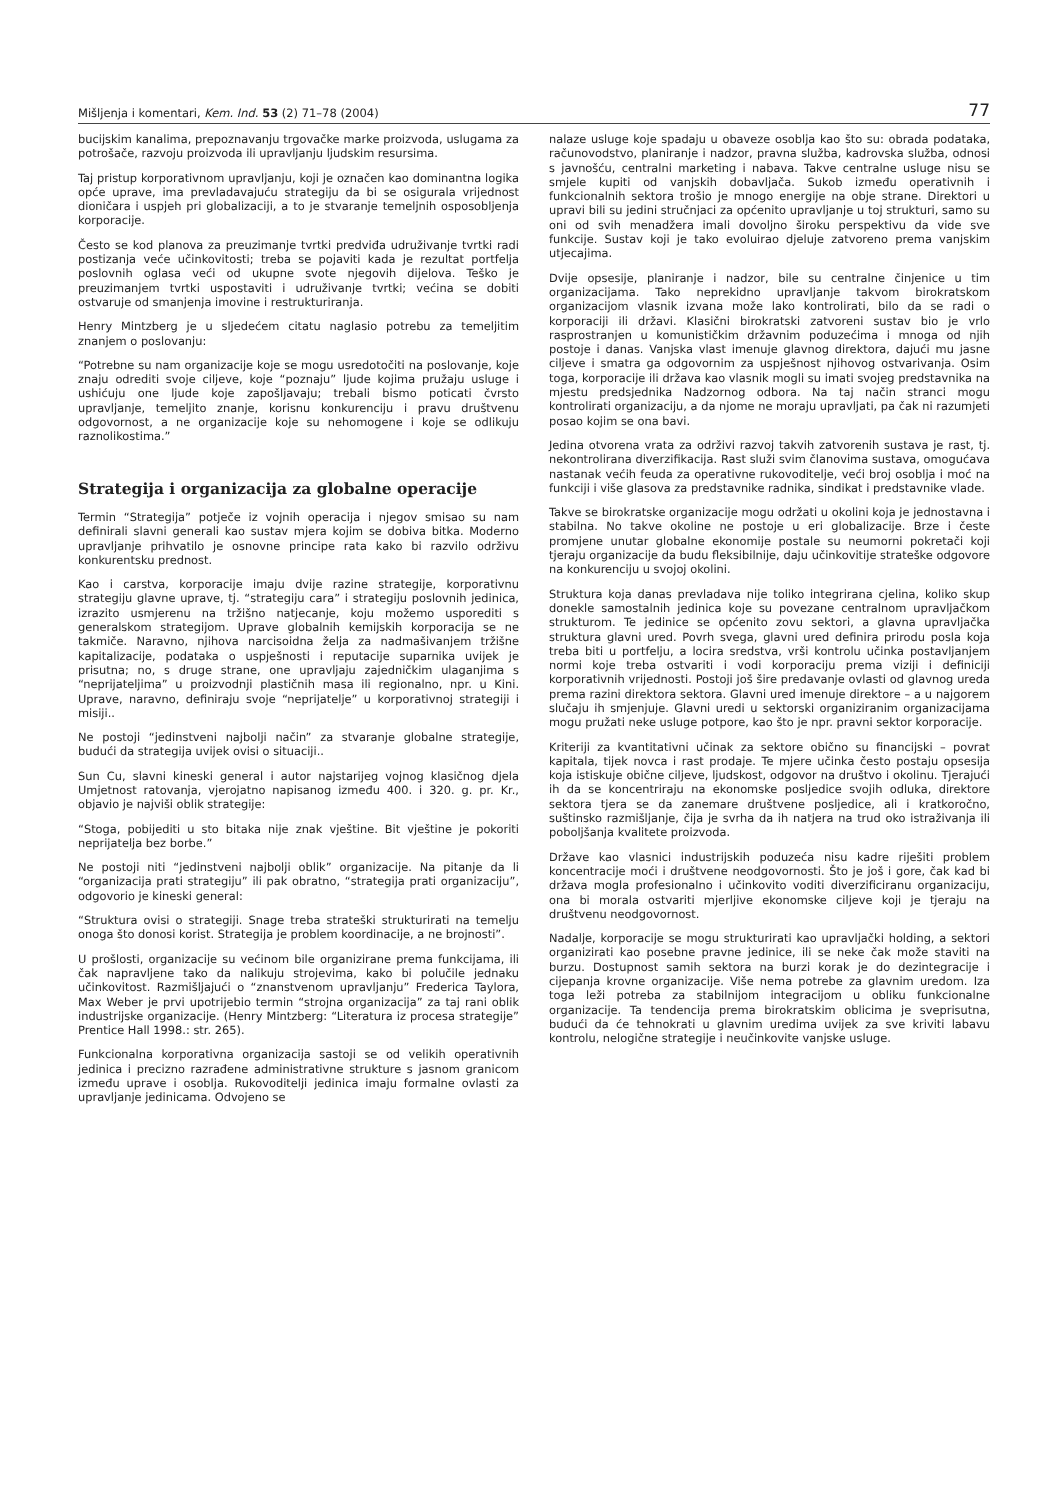Mišljenja i komentari, Kem. Ind. 53 (2) 71–78 (2004) 77
bucijskim kanalima, prepoznavanju trgovačke marke proizvoda, uslugama za potrošače, razvoju proizvoda ili upravljanju ljudskim resursima.
Taj pristup korporativnom upravljanju, koji je označen kao dominantna logika opće uprave, ima prevladavajuću strategiju da bi se osigurala vrijednost dioničara i uspjeh pri globalizaciji, a to je stvaranje temeljnih osposobljenja korporacije.
Često se kod planova za preuzimanje tvrtki predviđa udruživanje tvrtki radi postizanja veće učinkovitosti; treba se pojaviti kada je rezultat portfelja poslovnih oglasa veći od ukupne svote njegovih dijelova. Teško je preuzimanjem tvrtki uspostaviti i udruživanje tvrtki; većina se dobiti ostvaruje od smanjenja imovine i restrukturiranja.
Henry Mintzberg je u sljedećem citatu naglasio potrebu za temeljitim znanjem o poslovanju:
“Potrebne su nam organizacije koje se mogu usredotočiti na poslovanje, koje znaju odrediti svoje ciljeve, koje “poznaju” ljude kojima pružaju usluge i ushićuju one ljude koje zapošljavaju; trebali bismo poticati čvrsto upravljanje, temeljito znanje, korisnu konkurenciju i pravu društvenu odgovornost, a ne organizacije koje su nehomogene i koje se odlikuju raznolikostima.”
Strategija i organizacija za globalne operacije
Termin “Strategija” potječe iz vojnih operacija i njegov smisao su nam definirali slavni generali kao sustav mjera kojim se dobiva bitka. Moderno upravljanje prihvatilo je osnovne principe rata kako bi razvilo održivu konkurentsku prednost.
Kao i carstva, korporacije imaju dvije razine strategije, korporativnu strategiju glavne uprave, tj. “strategiju cara” i strategiju poslovnih jedinica, izrazito usmjerenu na tržišno natjecanje, koju možemo usporediti s generalskom strategijom. Uprave globalnih kemijskih korporacija se ne takmiče. Naravno, njihova narcisoidna želja za nadmašivanjem tržišne kapitalizacije, podataka o uspješnosti i reputacije suparnika uvijek je prisutna; no, s druge strane, one upravljaju zajedničkim ulaganjima s “neprijateljima” u proizvodnji plastičnih masa ili regionalno, npr. u Kini. Uprave, naravno, definiraju svoje “neprijatelje” u korporativnoj strategiji i misiji..
Ne postoji “jedinstveni najbolji način” za stvaranje globalne strategije, budući da strategija uvijek ovisi o situaciji..
Sun Cu, slavni kineski general i autor najstarijeg vojnog klasičnog djela Umjetnost ratovanja, vjerojatno napisanog između 400. i 320. g. pr. Kr., objavio je najviši oblik strategije:
“Stoga, pobijediti u sto bitaka nije znak vještine. Bit vještine je pokoriti neprijatelja bez borbe.”
Ne postoji niti “jedinstveni najbolji oblik” organizacije. Na pitanje da li “organizacija prati strategiju” ili pak obratno, “strategija prati organizaciju”, odgovorio je kineski general:
“Struktura ovisi o strategiji. Snage treba strateški strukturirati na temelju onoga što donosi korist. Strategija je problem koordinacije, a ne brojnosti”.
U prošlosti, organizacije su većinom bile organizirane prema funkcijama, ili čak napravljene tako da nalikuju strojevima, kako bi polučile jednaku učinkovitost. Razmišljajući o “znanstvenom upravljanju” Frederica Taylora, Max Weber je prvi upotrijebio termin “strojna organizacija” za taj rani oblik industrijske organizacije. (Henry Mintzberg: “Literatura iz procesa strategije” Prentice Hall 1998.: str. 265).
Funkcionalna korporativna organizacija sastoji se od velikih operativnih jedinica i precizno razrađene administrativne strukture s jasnom granicom između uprave i osoblja. Rukovoditelji jedinica imaju formalne ovlasti za upravljanje jedinicama. Odvojeno se
nalaze usluge koje spadaju u obaveze osoblja kao što su: obrada podataka, računovodstvo, planiranje i nadzor, pravna služba, kadrovska služba, odnosi s javnošću, centralni marketing i nabava. Takve centralne usluge nisu se smjele kupiti od vanjskih dobavljača. Sukob između operativnih i funkcionalnih sektora trošio je mnogo energije na obje strane. Direktori u upravi bili su jedini stručnjaci za općenito upravljanje u toj strukturi, samo su oni od svih menadžera imali dovoljno široku perspektivu da vide sve funkcije. Sustav koji je tako evoluirao djeluje zatvoreno prema vanjskim utjecajima.
Dvije opsesije, planiranje i nadzor, bile su centralne činjenice u tim organizacijama. Tako neprekidno upravljanje takvom birokratskom organizacijom vlasnik izvana može lako kontrolirati, bilo da se radi o korporaciji ili državi. Klasični birokratski zatvoreni sustav bio je vrlo rasprostranjen u komunističkim državnim poduzećima i mnoga od njih postoje i danas. Vanjska vlast imenuje glavnog direktora, dajući mu jasne ciljeve i smatra ga odgovornim za uspješnost njihovog ostvarivanja. Osim toga, korporacije ili država kao vlasnik mogli su imati svojeg predstavnika na mjestu predsjednika Nadzornog odbora. Na taj način stranci mogu kontrolirati organizaciju, a da njome ne moraju upravljati, pa čak ni razumjeti posao kojim se ona bavi.
Jedina otvorena vrata za održivi razvoj takvih zatvorenih sustava je rast, tj. nekontrolirana diverzifikacija. Rast služi svim članovima sustava, omogućava nastanak većih feuda za operativne rukovoditelje, veći broj osoblja i moć na funkciji i više glasova za predstavnike radnika, sindikat i predstavnike vlade.
Takve se birokratske organizacije mogu održati u okolini koja je jednostavna i stabilna. No takve okoline ne postoje u eri globalizacije. Brze i česte promjene unutar globalne ekonomije postale su neumorni pokretači koji tjeraju organizacije da budu fleksibilnije, daju učinkovitije strateške odgovore na konkurenciju u svojoj okolini.
Struktura koja danas prevladava nije toliko integrirana cjelina, koliko skup donekle samostalnih jedinica koje su povezane centralnom upravljačkom strukturom. Te jedinice se općenito zovu sektori, a glavna upravljačka struktura glavni ured. Povrh svega, glavni ured definira prirodu posla koja treba biti u portfelju, a locira sredstva, vrši kontrolu učinka postavljanjem normi koje treba ostvariti i vodi korporaciju prema viziji i definiciji korporativnih vrijednosti. Postoji još šire predavanje ovlasti od glavnog ureda prema razini direktora sektora. Glavni ured imenuje direktore – a u najgorem slučaju ih smjenjuje. Glavni uredi u sektorski organiziranim organizacijama mogu pružati neke usluge potpore, kao što je npr. pravni sektor korporacije.
Kriteriji za kvantitativni učinak za sektore obično su financijski – povrat kapitala, tijek novca i rast prodaje. Te mjere učinka često postaju opsesija koja istiskuje obične ciljeve, ljudskost, odgovor na društvo i okolinu. Tjerajući ih da se koncentriraju na ekonomske posljedice svojih odluka, direktore sektora tjera se da zanemare društvene posljedice, ali i kratkoročno, suštinsko razmišljanje, čija je svrha da ih natjera na trud oko istraživanja ili poboljšanja kvalitete proizvoda.
Države kao vlasnici industrijskih poduzeća nisu kadre riješiti problem koncentracije moći i društvene neodgovornosti. Što je još i gore, čak kad bi država mogla profesionalno i učinkovito voditi diverzificiranu organizaciju, ona bi morala ostvariti mjerljive ekonomske ciljeve koji je tjeraju na društvenu neodgovornost.
Nadalje, korporacije se mogu strukturirati kao upravljački holding, a sektori organizirati kao posebne pravne jedinice, ili se neke čak može staviti na burzu. Dostupnost samih sektora na burzi korak je do dezintegracije i cijepanja krovne organizacije. Više nema potrebe za glavnim uredom. Iza toga leži potreba za stabilnijom integracijom u obliku funkcionalne organizacije. Ta tendencija prema birokratskim oblicima je sveprisutna, budući da će tehnokrati u glavnim uredima uvijek za sve kriviti labavu kontrolu, nelogične strategije i neučinkovite vanjske usluge.